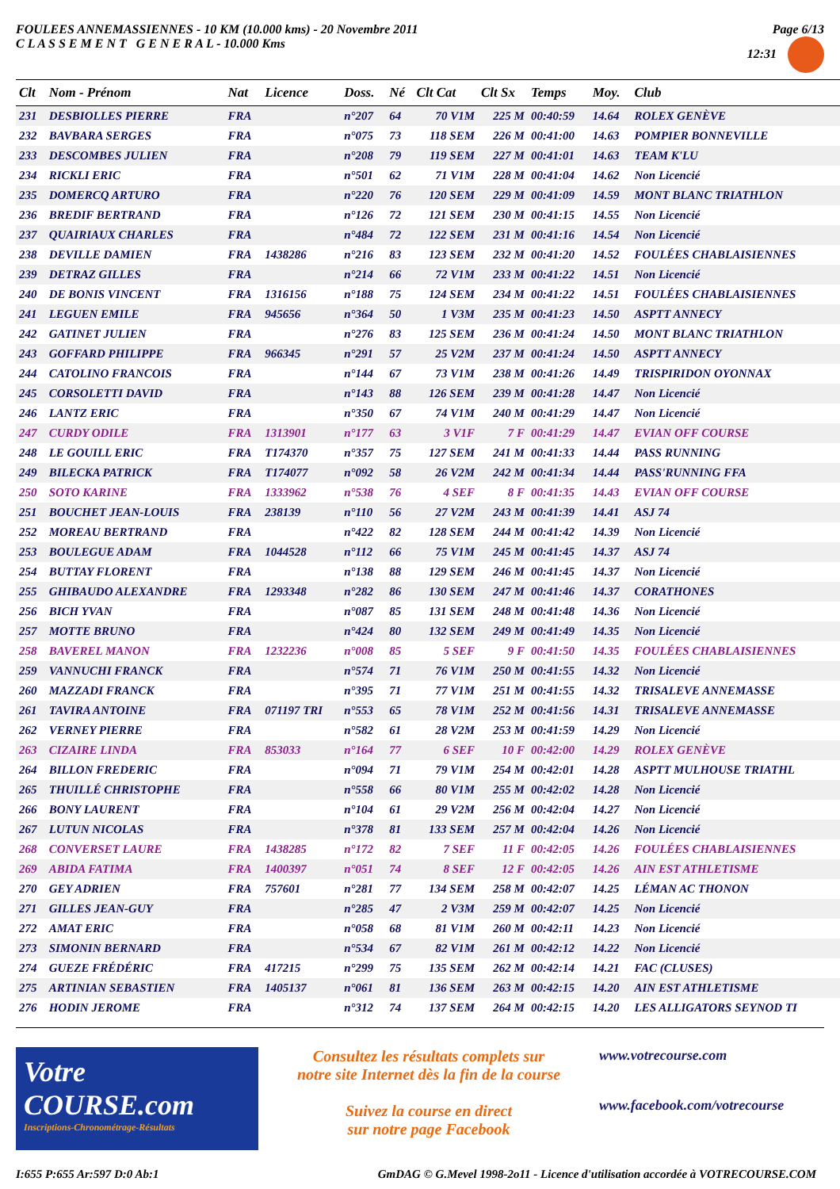FOULEES ANNEMASSIENNES - 10 KM (10.000 kms) - 20 Novembre 2011
C L A S S E M E N T G E N E R A L - 10.000 Kms
Page 6/13
12:31
| Clt | Nom - Prénom | Nat | Licence | Doss. | Né | Clt Cat | Clt Sx | Temps | Moy. | Club |
| --- | --- | --- | --- | --- | --- | --- | --- | --- | --- | --- |
| 231 | DESBIOLLES PIERRE | FRA | | n°207 | 64 | 70 V1M | 225 M | 00:40:59 | 14.64 | ROLEX GENÈVE |
| 232 | BAVBARA SERGES | FRA | | n°075 | 73 | 118 SEM | 226 M | 00:41:00 | 14.63 | POMPIER BONNEVILLE |
| 233 | DESCOMBES JULIEN | FRA | | n°208 | 79 | 119 SEM | 227 M | 00:41:01 | 14.63 | TEAM K'LU |
| 234 | RICKLI ERIC | FRA | | n°501 | 62 | 71 V1M | 228 M | 00:41:04 | 14.62 | Non Licencié |
| 235 | DOMERCQ ARTURO | FRA | | n°220 | 76 | 120 SEM | 229 M | 00:41:09 | 14.59 | MONT BLANC TRIATHLON |
| 236 | BREDIF BERTRAND | FRA | | n°126 | 72 | 121 SEM | 230 M | 00:41:15 | 14.55 | Non Licencié |
| 237 | QUAIRIAUX CHARLES | FRA | | n°484 | 72 | 122 SEM | 231 M | 00:41:16 | 14.54 | Non Licencié |
| 238 | DEVILLE DAMIEN | FRA | 1438286 | n°216 | 83 | 123 SEM | 232 M | 00:41:20 | 14.52 | FOULÉES CHABLAISIENNES |
| 239 | DETRAZ GILLES | FRA | | n°214 | 66 | 72 V1M | 233 M | 00:41:22 | 14.51 | Non Licencié |
| 240 | DE BONIS VINCENT | FRA | 1316156 | n°188 | 75 | 124 SEM | 234 M | 00:41:22 | 14.51 | FOULÉES CHABLAISIENNES |
| 241 | LEGUEN EMILE | FRA | 945656 | n°364 | 50 | 1 V3M | 235 M | 00:41:23 | 14.50 | ASPTT ANNECY |
| 242 | GATINET JULIEN | FRA | | n°276 | 83 | 125 SEM | 236 M | 00:41:24 | 14.50 | MONT BLANC TRIATHLON |
| 243 | GOFFARD PHILIPPE | FRA | 966345 | n°291 | 57 | 25 V2M | 237 M | 00:41:24 | 14.50 | ASPTT ANNECY |
| 244 | CATOLINO FRANCOIS | FRA | | n°144 | 67 | 73 V1M | 238 M | 00:41:26 | 14.49 | TRISPIRIDON OYONNAX |
| 245 | CORSOLETTI DAVID | FRA | | n°143 | 88 | 126 SEM | 239 M | 00:41:28 | 14.47 | Non Licencié |
| 246 | LANTZ ERIC | FRA | | n°350 | 67 | 74 V1M | 240 M | 00:41:29 | 14.47 | Non Licencié |
| 247 | CURDY ODILE | FRA | 1313901 | n°177 | 63 | 3 V1F | 7 F | 00:41:29 | 14.47 | EVIAN OFF COURSE |
| 248 | LE GOUILL ERIC | FRA | T174370 | n°357 | 75 | 127 SEM | 241 M | 00:41:33 | 14.44 | PASS RUNNING |
| 249 | BILECKA PATRICK | FRA | T174077 | n°092 | 58 | 26 V2M | 242 M | 00:41:34 | 14.44 | PASS'RUNNING FFA |
| 250 | SOTO KARINE | FRA | 1333962 | n°538 | 76 | 4 SEF | 8 F | 00:41:35 | 14.43 | EVIAN OFF COURSE |
| 251 | BOUCHET JEAN-LOUIS | FRA | 238139 | n°110 | 56 | 27 V2M | 243 M | 00:41:39 | 14.41 | ASJ 74 |
| 252 | MOREAU BERTRAND | FRA | | n°422 | 82 | 128 SEM | 244 M | 00:41:42 | 14.39 | Non Licencié |
| 253 | BOULEGUE ADAM | FRA | 1044528 | n°112 | 66 | 75 V1M | 245 M | 00:41:45 | 14.37 | ASJ 74 |
| 254 | BUTTAY FLORENT | FRA | | n°138 | 88 | 129 SEM | 246 M | 00:41:45 | 14.37 | Non Licencié |
| 255 | GHIBAUDO ALEXANDRE | FRA | 1293348 | n°282 | 86 | 130 SEM | 247 M | 00:41:46 | 14.37 | CORATHONES |
| 256 | BICH YVAN | FRA | | n°087 | 85 | 131 SEM | 248 M | 00:41:48 | 14.36 | Non Licencié |
| 257 | MOTTE BRUNO | FRA | | n°424 | 80 | 132 SEM | 249 M | 00:41:49 | 14.35 | Non Licencié |
| 258 | BAVEREL MANON | FRA | 1232236 | n°008 | 85 | 5 SEF | 9 F | 00:41:50 | 14.35 | FOULÉES CHABLAISIENNES |
| 259 | VANNUCHI FRANCK | FRA | | n°574 | 71 | 76 V1M | 250 M | 00:41:55 | 14.32 | Non Licencié |
| 260 | MAZZADI FRANCK | FRA | | n°395 | 71 | 77 V1M | 251 M | 00:41:55 | 14.32 | TRISALEVE ANNEMASSE |
| 261 | TAVIRA ANTOINE | FRA | 071197 TRI | n°553 | 65 | 78 V1M | 252 M | 00:41:56 | 14.31 | TRISALEVE ANNEMASSE |
| 262 | VERNEY PIERRE | FRA | | n°582 | 61 | 28 V2M | 253 M | 00:41:59 | 14.29 | Non Licencié |
| 263 | CIZAIRE LINDA | FRA | 853033 | n°164 | 77 | 6 SEF | 10 F | 00:42:00 | 14.29 | ROLEX GENÈVE |
| 264 | BILLON FREDERIC | FRA | | n°094 | 71 | 79 V1M | 254 M | 00:42:01 | 14.28 | ASPTT MULHOUSE TRIATHL |
| 265 | THUILLÉ CHRISTOPHE | FRA | | n°558 | 66 | 80 V1M | 255 M | 00:42:02 | 14.28 | Non Licencié |
| 266 | BONY LAURENT | FRA | | n°104 | 61 | 29 V2M | 256 M | 00:42:04 | 14.27 | Non Licencié |
| 267 | LUTUN NICOLAS | FRA | | n°378 | 81 | 133 SEM | 257 M | 00:42:04 | 14.26 | Non Licencié |
| 268 | CONVERSET LAURE | FRA | 1438285 | n°172 | 82 | 7 SEF | 11 F | 00:42:05 | 14.26 | FOULÉES CHABLAISIENNES |
| 269 | ABIDA FATIMA | FRA | 1400397 | n°051 | 74 | 8 SEF | 12 F | 00:42:05 | 14.26 | AIN EST ATHLETISME |
| 270 | GEY ADRIEN | FRA | 757601 | n°281 | 77 | 134 SEM | 258 M | 00:42:07 | 14.25 | LÉMAN AC THONON |
| 271 | GILLES JEAN-GUY | FRA | | n°285 | 47 | 2 V3M | 259 M | 00:42:07 | 14.25 | Non Licencié |
| 272 | AMAT ERIC | FRA | | n°058 | 68 | 81 V1M | 260 M | 00:42:11 | 14.23 | Non Licencié |
| 273 | SIMONIN BERNARD | FRA | | n°534 | 67 | 82 V1M | 261 M | 00:42:12 | 14.22 | Non Licencié |
| 274 | GUEZE FRÉDÉRIC | FRA | 417215 | n°299 | 75 | 135 SEM | 262 M | 00:42:14 | 14.21 | FAC (CLUSES) |
| 275 | ARTINIAN SEBASTIEN | FRA | 1405137 | n°061 | 81 | 136 SEM | 263 M | 00:42:15 | 14.20 | AIN EST ATHLETISME |
| 276 | HODIN JEROME | FRA | | n°312 | 74 | 137 SEM | 264 M | 00:42:15 | 14.20 | LES ALLIGATORS SEYNOD TI |
Votre COURSE.com
Inscriptions-Chronométrage-Résultats
Consultez les résultats complets sur
notre site Internet dès la fin de la course
Suivez la course en direct
sur notre page Facebook
www.votrecourse.com
www.facebook.com/votrecourse
I:655 P:655 Ar:597 D:0 Ab:1 GmDAG © G.Mevel 1998-2o11 - Licence d'utilisation accordée à VOTRECOURSE.COM